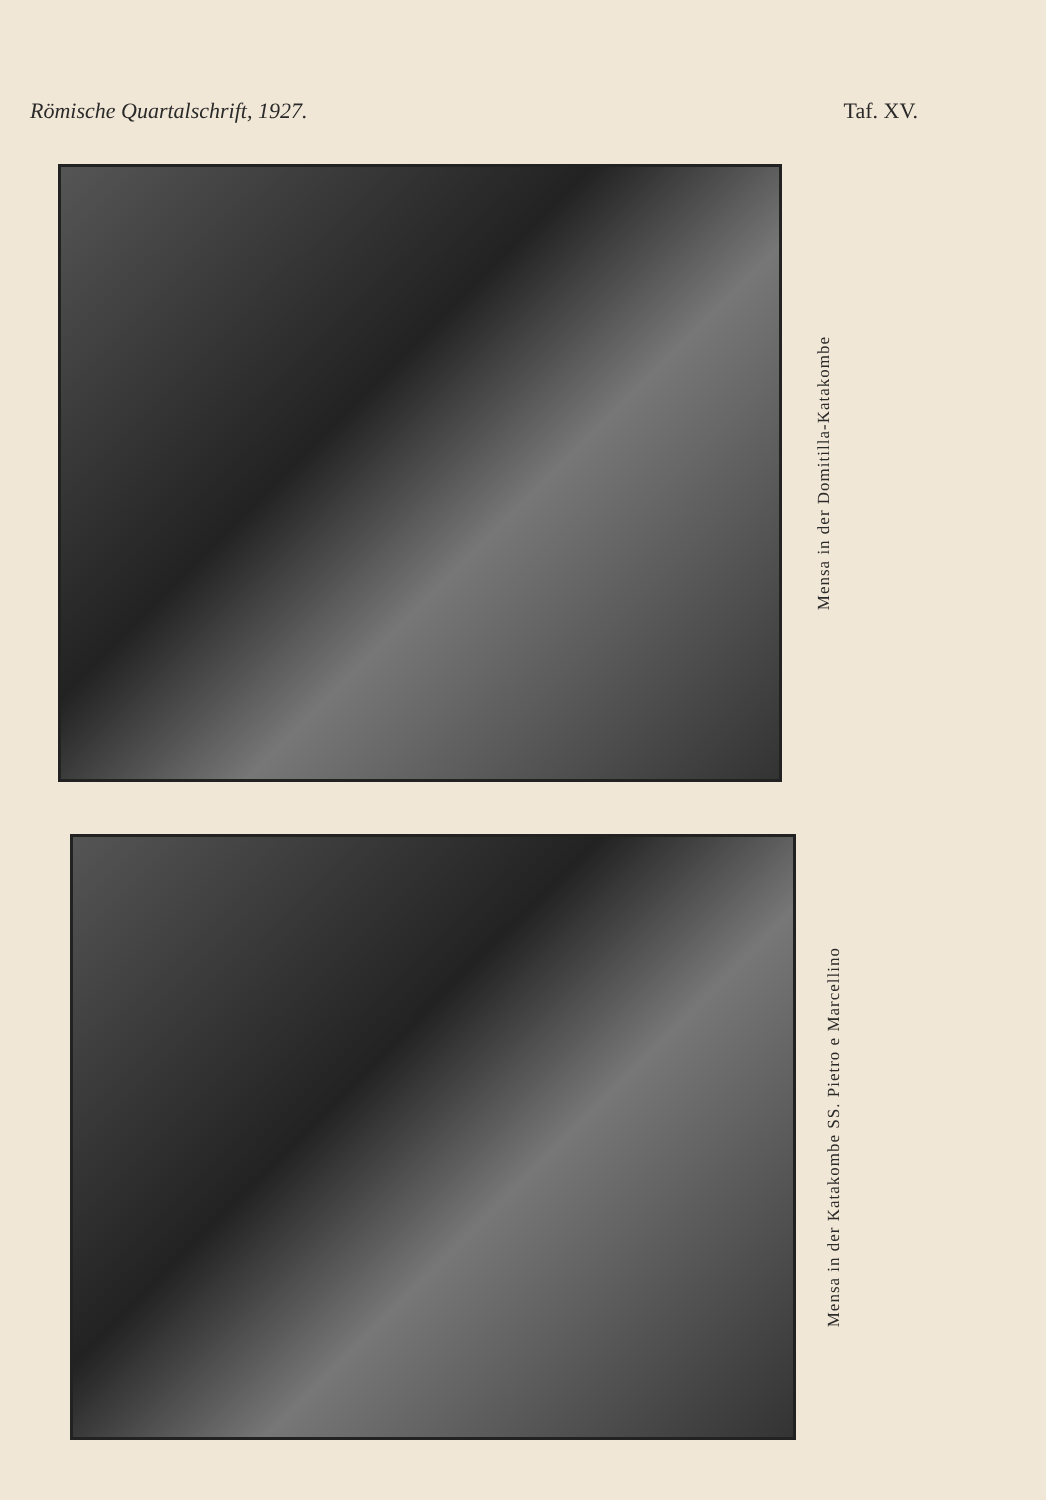Römische Quartalschrift, 1927. Taf. XV.
Mensa in der Domitilla-Katakombe
Mensa in der Katakombe SS. Pietro e Marcellino